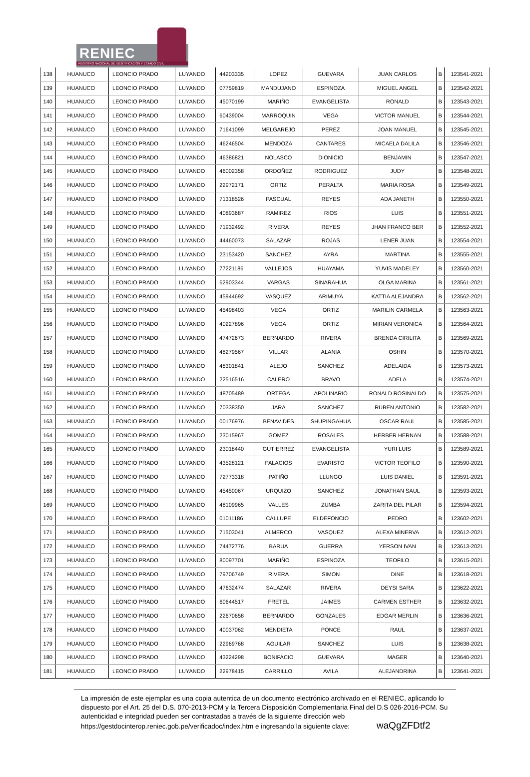RENIEC
REGISTRO NACIONAL DE IDENTIFICACIÓN Y ESTADO CIVIL
| 138 | HUANUCO | LEONCIO PRADO | LUYANDO | 44203335 | LOPEZ | GUEVARA | JUAN CARLOS | B | 123541-2021 |
| 139 | HUANUCO | LEONCIO PRADO | LUYANDO | 07759819 | MANDUJANO | ESPINOZA | MIGUEL ANGEL | B | 123542-2021 |
| 140 | HUANUCO | LEONCIO PRADO | LUYANDO | 45070199 | MARIÑO | EVANGELISTA | RONALD | B | 123543-2021 |
| 141 | HUANUCO | LEONCIO PRADO | LUYANDO | 60439004 | MARROQUIN | VEGA | VICTOR MANUEL | B | 123544-2021 |
| 142 | HUANUCO | LEONCIO PRADO | LUYANDO | 71641099 | MELGAREJO | PEREZ | JOAN MANUEL | B | 123545-2021 |
| 143 | HUANUCO | LEONCIO PRADO | LUYANDO | 46246504 | MENDOZA | CANTARES | MICAELA DALILA | B | 123546-2021 |
| 144 | HUANUCO | LEONCIO PRADO | LUYANDO | 46386821 | NOLASCO | DIONICIO | BENJAMIN | B | 123547-2021 |
| 145 | HUANUCO | LEONCIO PRADO | LUYANDO | 46002358 | ORDOÑEZ | RODRIGUEZ | JUDY | B | 123548-2021 |
| 146 | HUANUCO | LEONCIO PRADO | LUYANDO | 22972171 | ORTIZ | PERALTA | MARIA ROSA | B | 123549-2021 |
| 147 | HUANUCO | LEONCIO PRADO | LUYANDO | 71318526 | PASCUAL | REYES | ADA JANETH | B | 123550-2021 |
| 148 | HUANUCO | LEONCIO PRADO | LUYANDO | 40893687 | RAMIREZ | RIOS | LUIS | B | 123551-2021 |
| 149 | HUANUCO | LEONCIO PRADO | LUYANDO | 71932492 | RIVERA | REYES | JHAN FRANCO BER | B | 123552-2021 |
| 150 | HUANUCO | LEONCIO PRADO | LUYANDO | 44460073 | SALAZAR | ROJAS | LENER JUAN | B | 123554-2021 |
| 151 | HUANUCO | LEONCIO PRADO | LUYANDO | 23153420 | SANCHEZ | AYRA | MARTINA | B | 123555-2021 |
| 152 | HUANUCO | LEONCIO PRADO | LUYANDO | 77221186 | VALLEJOS | HUAYAMA | YUVIS MADELEY | B | 123560-2021 |
| 153 | HUANUCO | LEONCIO PRADO | LUYANDO | 62903344 | VARGAS | SINARAHUA | OLGA MARINA | B | 123561-2021 |
| 154 | HUANUCO | LEONCIO PRADO | LUYANDO | 45944692 | VASQUEZ | ARIMUYA | KATTIA ALEJANDRA | B | 123562-2021 |
| 155 | HUANUCO | LEONCIO PRADO | LUYANDO | 45498403 | VEGA | ORTIZ | MARILIN CARMELA | B | 123563-2021 |
| 156 | HUANUCO | LEONCIO PRADO | LUYANDO | 40227896 | VEGA | ORTIZ | MIRIAN VERONICA | B | 123564-2021 |
| 157 | HUANUCO | LEONCIO PRADO | LUYANDO | 47472673 | BERNARDO | RIVERA | BRENDA CIRILITA | B | 123569-2021 |
| 158 | HUANUCO | LEONCIO PRADO | LUYANDO | 48279567 | VILLAR | ALANIA | OSHIN | B | 123570-2021 |
| 159 | HUANUCO | LEONCIO PRADO | LUYANDO | 48301841 | ALEJO | SANCHEZ | ADELAIDA | B | 123573-2021 |
| 160 | HUANUCO | LEONCIO PRADO | LUYANDO | 22516516 | CALERO | BRAVO | ADELA | B | 123574-2021 |
| 161 | HUANUCO | LEONCIO PRADO | LUYANDO | 48705489 | ORTEGA | APOLINARIO | RONALD ROSINALDO | B | 123575-2021 |
| 162 | HUANUCO | LEONCIO PRADO | LUYANDO | 70338350 | JARA | SANCHEZ | RUBEN ANTONIO | B | 123582-2021 |
| 163 | HUANUCO | LEONCIO PRADO | LUYANDO | 00176976 | BENAVIDES | SHUPINGAHUA | OSCAR RAUL | B | 123585-2021 |
| 164 | HUANUCO | LEONCIO PRADO | LUYANDO | 23015967 | GOMEZ | ROSALES | HERBER HERNAN | B | 123588-2021 |
| 165 | HUANUCO | LEONCIO PRADO | LUYANDO | 23018440 | GUTIERREZ | EVANGELISTA | YURI LUIS | B | 123589-2021 |
| 166 | HUANUCO | LEONCIO PRADO | LUYANDO | 43528121 | PALACIOS | EVARISTO | VICTOR TEOFILO | B | 123590-2021 |
| 167 | HUANUCO | LEONCIO PRADO | LUYANDO | 72773318 | PATIÑO | LLUNGO | LUIS DANIEL | B | 123591-2021 |
| 168 | HUANUCO | LEONCIO PRADO | LUYANDO | 45450067 | URQUIZO | SANCHEZ | JONATHAN SAUL | B | 123593-2021 |
| 169 | HUANUCO | LEONCIO PRADO | LUYANDO | 48109965 | VALLES | ZUMBA | ZARITA DEL PILAR | B | 123594-2021 |
| 170 | HUANUCO | LEONCIO PRADO | LUYANDO | 01011186 | CALLUPE | ELDEFONCIO | PEDRO | B | 123602-2021 |
| 171 | HUANUCO | LEONCIO PRADO | LUYANDO | 71503041 | ALMERCO | VASQUEZ | ALEXA MINERVA | B | 123612-2021 |
| 172 | HUANUCO | LEONCIO PRADO | LUYANDO | 74472776 | BARUA | GUERRA | YERSON IVAN | B | 123613-2021 |
| 173 | HUANUCO | LEONCIO PRADO | LUYANDO | 80097701 | MARIÑO | ESPINOZA | TEOFILO | B | 123615-2021 |
| 174 | HUANUCO | LEONCIO PRADO | LUYANDO | 79706749 | RIVERA | SIMON | DINE | B | 123618-2021 |
| 175 | HUANUCO | LEONCIO PRADO | LUYANDO | 47632474 | SALAZAR | RIVERA | DEYSI SARA | B | 123622-2021 |
| 176 | HUANUCO | LEONCIO PRADO | LUYANDO | 60644517 | FRETEL | JAIMES | CARMEN ESTHER | B | 123632-2021 |
| 177 | HUANUCO | LEONCIO PRADO | LUYANDO | 22670658 | BERNARDO | GONZALES | EDGAR MERLIN | B | 123636-2021 |
| 178 | HUANUCO | LEONCIO PRADO | LUYANDO | 40037062 | MENDIETA | PONCE | RAUL | B | 123637-2021 |
| 179 | HUANUCO | LEONCIO PRADO | LUYANDO | 22969768 | AGUILAR | SANCHEZ | LUIS | B | 123638-2021 |
| 180 | HUANUCO | LEONCIO PRADO | LUYANDO | 43224298 | BONIFACIO | GUEVARA | MAGER | B | 123640-2021 |
| 181 | HUANUCO | LEONCIO PRADO | LUYANDO | 22978415 | CARRILLO | AVILA | ALEJANDRINA | B | 123641-2021 |
La impresión de este ejemplar es una copia autentica de un documento electrónico archivado en el RENIEC, aplicando lo dispuesto por el Art. 25 del D.S. 070-2013-PCM y la Tercera Disposición Complementaria Final del D.S 026-2016-PCM. Su autenticidad e integridad pueden ser contrastadas a través de la siguiente dirección web https://gestdocinterop.reniec.gob.pe/verificadoc/index.htm e ingresando la siguiente clave: waQgZFDtf2